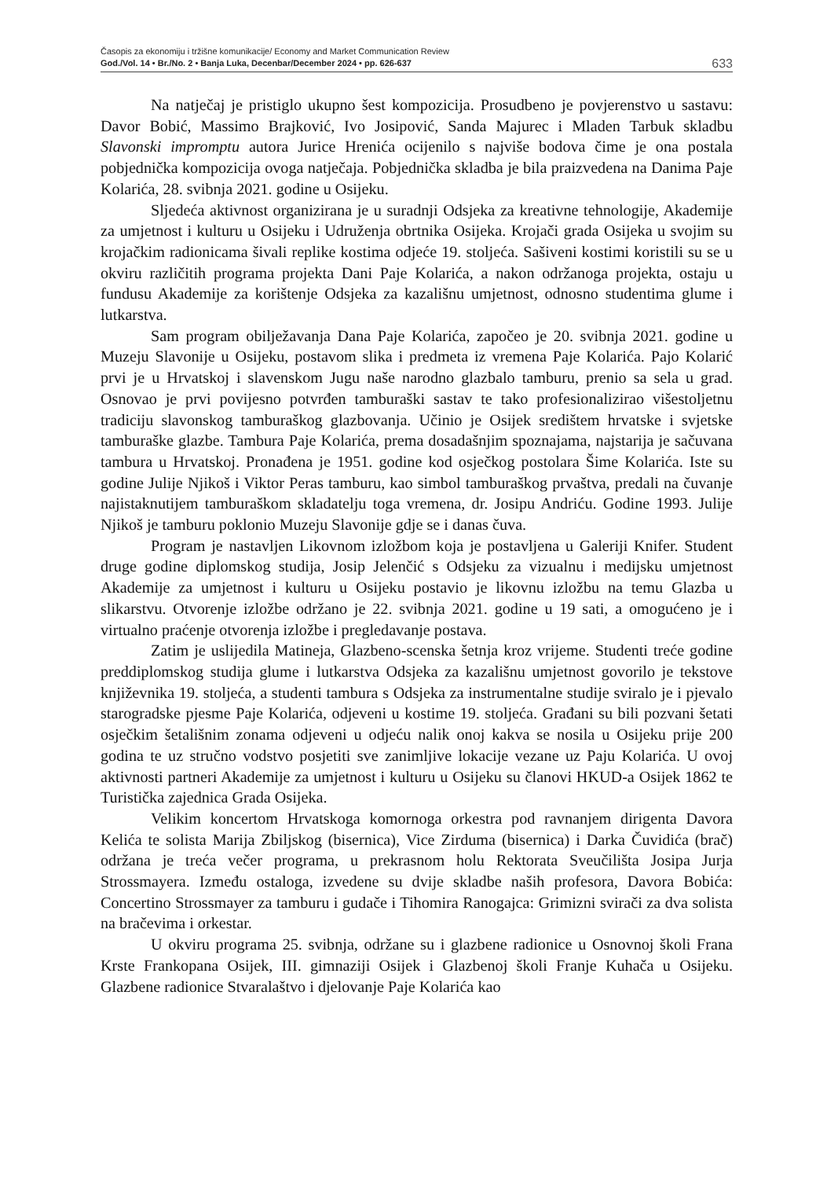Časopis za ekonomiju i tržišne komunikacije/ Economy and Market Communication Review
God./Vol. 14 • Br./No. 2 • Banja Luka, Decenbar/December 2024 • pp. 626-637
633
Na natječaj je pristiglo ukupno šest kompozicija. Prosudbeno je povjerenstvo u sastavu: Davor Bobić, Massimo Brajković, Ivo Josipović, Sanda Majurec i Mladen Tarbuk skladbu Slavonski impromptu autora Jurice Hrenića ocijenilo s najviše bodova čime je ona postala pobjednička kompozicija ovoga natječaja. Pobjednička skladba je bila praizvedena na Danima Paje Kolarića, 28. svibnja 2021. godine u Osijeku.
Sljedeća aktivnost organizirana je u suradnji Odsjeka za kreativne tehnologije, Akademije za umjetnost i kulturu u Osijeku i Udruženja obrtnika Osijeka. Krojači grada Osijeka u svojim su krojačkim radionicama šivali replike kostima odjeće 19. stoljeća. Sašiveni kostimi koristili su se u okviru različitih programa projekta Dani Paje Kolarića, a nakon održanoga projekta, ostaju u fundusu Akademije za korištenje Odsjeka za kazališnu umjetnost, odnosno studentima glume i lutkarstva.
Sam program obilježavanja Dana Paje Kolarića, započeo je 20. svibnja 2021. godine u Muzeju Slavonije u Osijeku, postavom slika i predmeta iz vremena Paje Kolarića. Pajo Kolarić prvi je u Hrvatskoj i slavenskom Jugu naše narodno glazbalo tamburu, prenio sa sela u grad. Osnovao je prvi povijesno potvrđen tamburaški sastav te tako profesionalizirao višestoljetnu tradiciju slavonskog tamburaškog glazbovanja. Učinio je Osijek središtem hrvatske i svjetske tamburaške glazbe. Tambura Paje Kolarića, prema dosadašnjim spoznajama, najstarija je sačuvana tambura u Hrvatskoj. Pronađena je 1951. godine kod osječkog postolara Šime Kolarića. Iste su godine Julije Njikoš i Viktor Peras tamburu, kao simbol tamburaškog prvaštva, predali na čuvanje najistaknutijem tamburaškom skladatelju toga vremena, dr. Josipu Andriću. Godine 1993. Julije Njikoš je tamburu poklonio Muzeju Slavonije gdje se i danas čuva.
Program je nastavljen Likovnom izložbom koja je postavljena u Galeriji Knifer. Student druge godine diplomskog studija, Josip Jelenčić s Odsjeku za vizualnu i medijsku umjetnost Akademije za umjetnost i kulturu u Osijeku postavio je likovnu izložbu na temu Glazba u slikarstvu. Otvorenje izložbe održano je 22. svibnja 2021. godine u 19 sati, a omogućeno je i virtualno praćenje otvorenja izložbe i pregledavanje postava.
Zatim je uslijedila Matineja, Glazbeno-scenska šetnja kroz vrijeme. Studenti treće godine preddiplomskog studija glume i lutkarstva Odsjeka za kazališnu umjetnost govorilo je tekstove književnika 19. stoljeća, a studenti tambura s Odsjeka za instrumentalne studije sviralo je i pjevalo starogradske pjesme Paje Kolarića, odjeveni u kostime 19. stoljeća. Građani su bili pozvani šetati osječkim šetališnim zonama odjeveni u odjeću nalik onoj kakva se nosila u Osijeku prije 200 godina te uz stručno vodstvo posjetiti sve zanimljive lokacije vezane uz Paju Kolarića. U ovoj aktivnosti partneri Akademije za umjetnost i kulturu u Osijeku su članovi HKUD-a Osijek 1862 te Turistička zajednica Grada Osijeka.
Velikim koncertom Hrvatskoga komornoga orkestra pod ravnanjem dirigenta Davora Kelića te solista Marija Zbiljskog (bisernica), Vice Zirduma (bisernica) i Darka Čuvidića (brač) održana je treća večer programa, u prekrasnom holu Rektorata Sveučilišta Josipa Jurja Strossmayera. Između ostaloga, izvedene su dvije skladbe naših profesora, Davora Bobića: Concertino Strossmayer za tamburu i gudače i Tihomira Ranogajca: Grimizni svirači za dva solista na bračevima i orkestar.
U okviru programa 25. svibnja, održane su i glazbene radionice u Osnovnoj školi Frana Krste Frankopana Osijek, III. gimnaziji Osijek i Glazbenoj školi Franje Kuhača u Osijeku. Glazbene radionice Stvaralaštvo i djelovanje Paje Kolarića kao